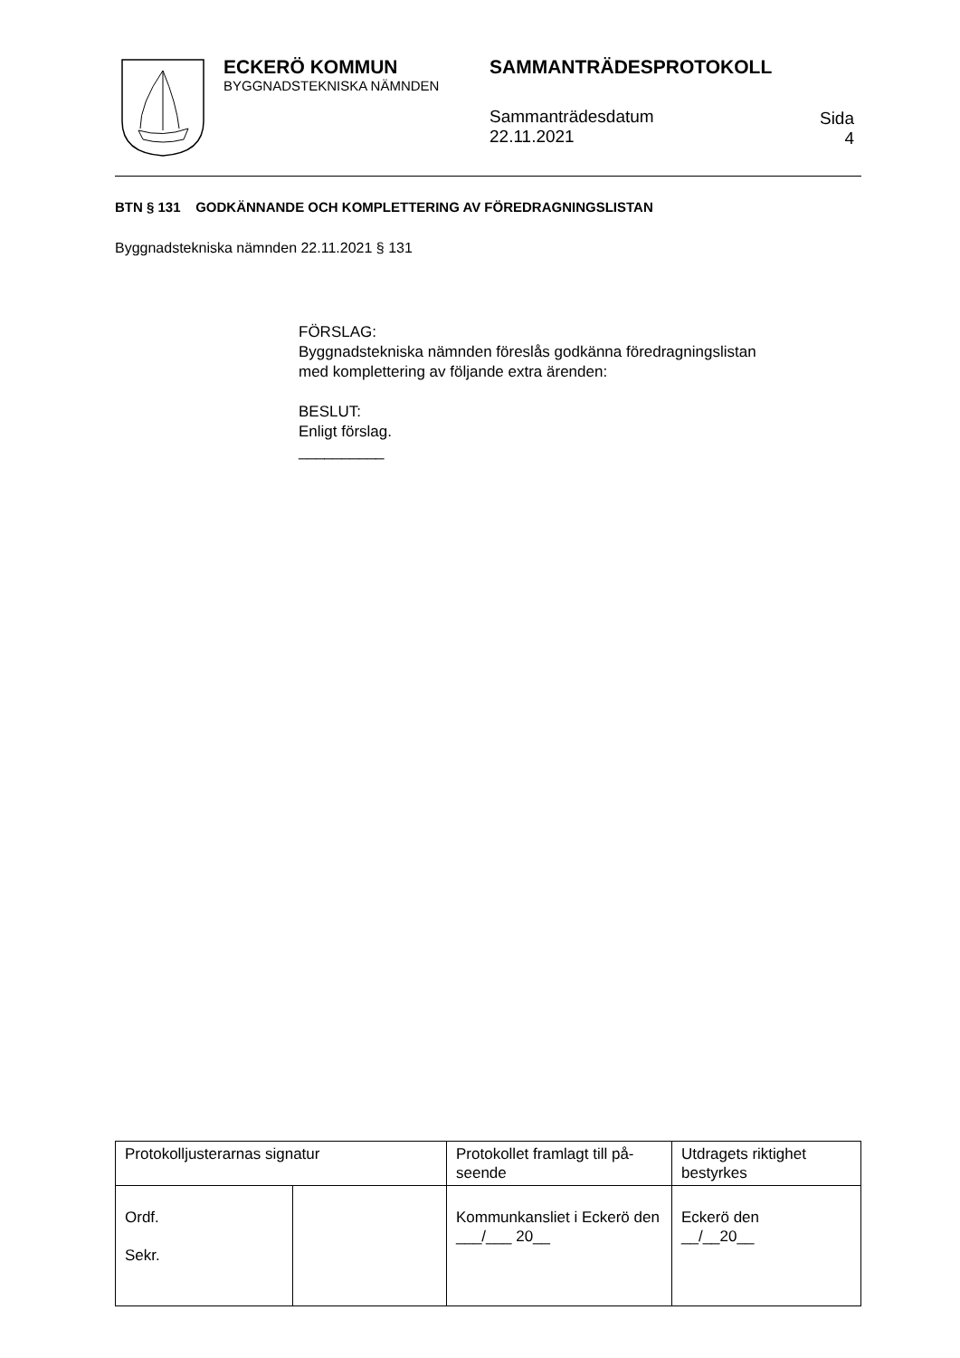ECKERÖ KOMMUN
BYGGNADSTEKNISKA NÄMNDEN
SAMMANTRÄDESPROTOKOLL
Sammanträdesdatum
22.11.2021
Sida
4
BTN § 131 GODKÄNNANDE OCH KOMPLETTERING AV FÖREDRAGNINGSLISTAN
Byggnadstekniska nämnden 22.11.2021 § 131
FÖRSLAG:
Byggnadstekniska nämnden föreslås godkänna föredragningslistan
med komplettering av följande extra ärenden:
BESLUT:
Enligt förslag.
__________
| Protokolljusterarnas signatur | | Protokollet framlagt till på-seende | Utdragets riktighet bestyrkes |
| Ordf. Sekr. | | Kommunkansliet i Eckerö den ___/___ 20__ | Eckerö den __/__20__ |